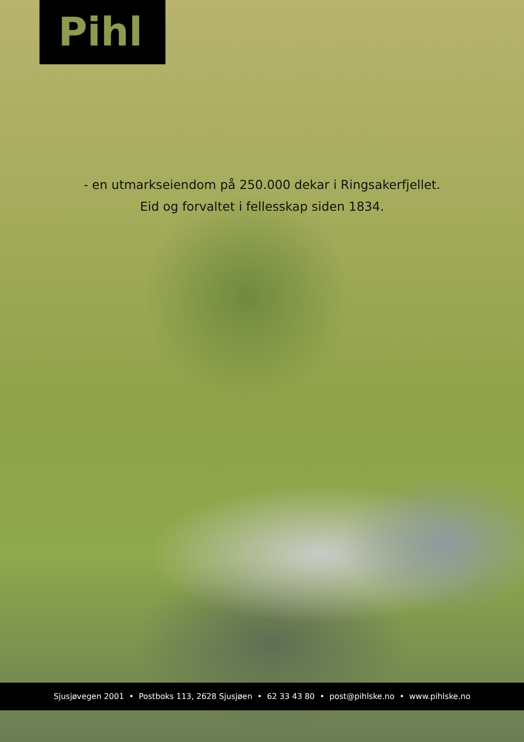Pihl
- en utmarkseiendom på 250.000 dekar i Ringsakerfjellet.
Eid og forvaltet i fellesskap siden 1834.
Sjusjøvegen 2001 • Postboks 113, 2628 Sjusjøen • 62 33 43 80 • post@pihlske.no • www.pihlske.no